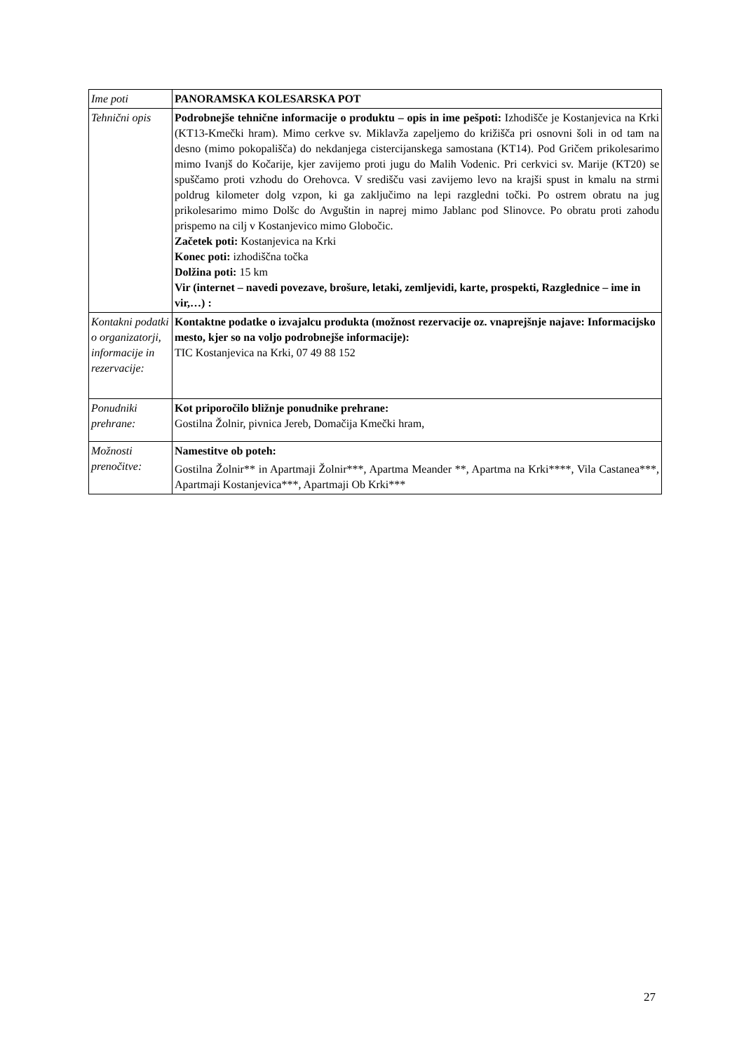| Ime poti | PANORAMSKA KOLESARSKA POT |
| Tehnični opis | Podrobnejše tehnične informacije o produktu – opis in ime pešpoti: Izhodišče je Kostanjevica na Krki (KT13-Kmečki hram). Mimo cerkve sv. Miklavža zapeljemo do križišča pri osnovni šoli in od tam na desno (mimo pokopališča) do nekdanjega cistercijanskega samostana (KT14). Pod Gričem prikolesarimo mimo Ivanjš do Kočarije, kjer zavijemo proti jugu do Malih Vodenic. Pri cerkvici sv. Marije (KT20) se spuščamo proti vzhodu do Orehovca. V središču vasi zavijemo levo na krajši spust in kmalu na strmi poldrug kilometer dolg vzpon, ki ga zaključimo na lepi razgledni točki. Po ostrem obratu na jug prikolesarimo mimo Dolšc do Avguštin in naprej mimo Jablanc pod Slinovce. Po obratu proti zahodu prispemo na cilj v Kostanjevico mimo Globočic. Začetek poti: Kostanjevica na Krki Konec poti: izhodiščna točka Dolžina poti: 15 km Vir (internet – navedi povezave, brošure, letaki, zemljevidi, karte, prospekti, Razglednice – ime in vir,…) : |
| Kontakni podatki o organizatorji, informacije in rezervacije: | Kontaktne podatke o izvajalcu produkta (možnost rezervacije oz. vnaprejšnje najave: Informacijsko mesto, kjer so na voljo podrobnejše informacije): TIC Kostanjevica na Krki, 07 49 88 152 |
| Ponudniki prehrane: | Kot priporočilo bližnje ponudnike prehrane: Gostilna Žolnir, pivnica Jereb, Domačija Kmečki hram, |
| Možnosti prenočitve: | Namestitve ob poteh: Gostilna Žolnir** in Apartmaji Žolnir***, Apartma Meander **, Apartma na Krki****, Vila Castanea***, Apartmaji Kostanjevica***, Apartmaji Ob Krki*** |
27